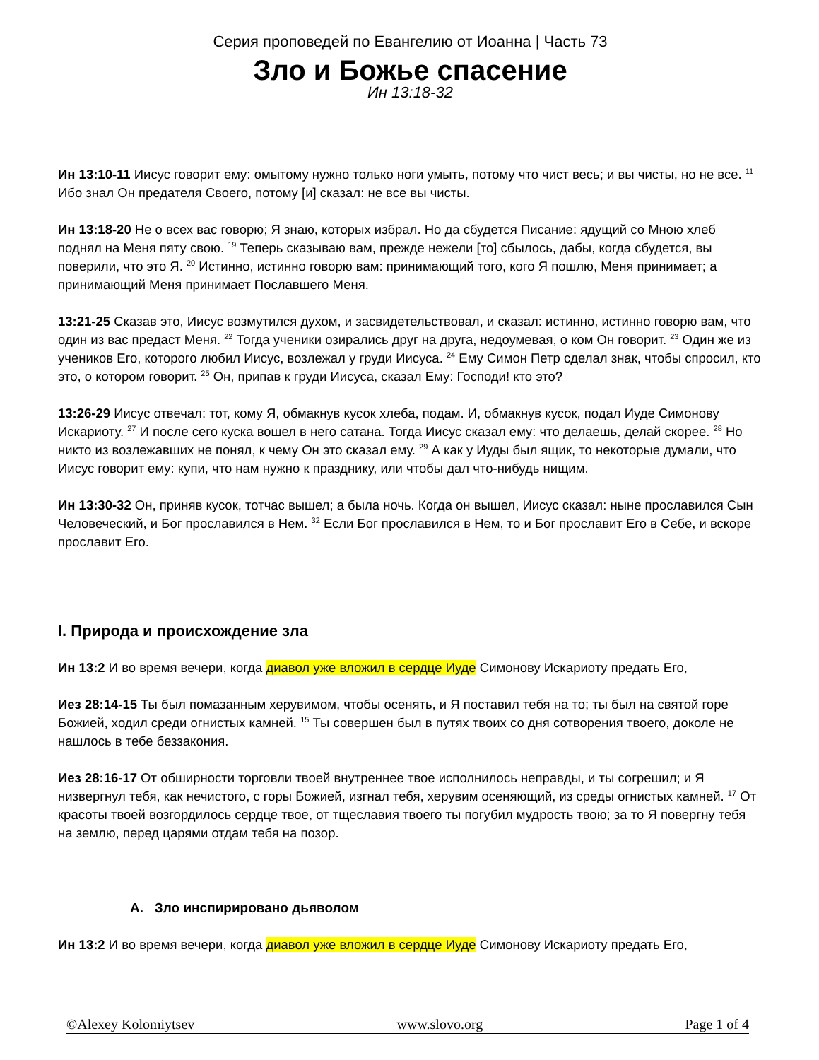Серия проповедей по Евангелию от Иоанна | Часть 73
Зло и Божье спасение
Ин 13:18-32
Ин 13:10-11 Иисус говорит ему: омытому нужно только ноги умыть, потому что чист весь; и вы чисты, но не все. <sup>11</sup> Ибо знал Он предателя Своего, потому [и] сказал: не все вы чисты.
Ин 13:18-20 Не о всех вас говорю; Я знаю, которых избрал. Но да сбудется Писание: ядущий со Мною хлеб поднял на Меня пяту свою. <sup>19</sup> Теперь сказываю вам, прежде нежели [то] сбылось, дабы, когда сбудется, вы поверили, что это Я. <sup>20</sup> Истинно, истинно говорю вам: принимающий того, кого Я пошлю, Меня принимает; а принимающий Меня принимает Пославшего Меня.
13:21-25 Сказав это, Иисус возмутился духом, и засвидетельствовал, и сказал: истинно, истинно говорю вам, что один из вас предаст Меня. <sup>22</sup> Тогда ученики озирались друг на друга, недоумевая, о ком Он говорит. <sup>23</sup> Один же из учеников Его, которого любил Иисус, возлежал у груди Иисуса. <sup>24</sup> Ему Симон Петр сделал знак, чтобы спросил, кто это, о котором говорит. <sup>25</sup> Он, припав к груди Иисуса, сказал Ему: Господи! кто это?
13:26-29 Иисус отвечал: тот, кому Я, обмакнув кусок хлеба, подам. И, обмакнув кусок, подал Иуде Симонову Искариоту. <sup>27</sup> И после сего куска вошел в него сатана. Тогда Иисус сказал ему: что делаешь, делай скорее. <sup>28</sup> Но никто из возлежавших не понял, к чему Он это сказал ему. <sup>29</sup> А как у Иуды был ящик, то некоторые думали, что Иисус говорит ему: купи, что нам нужно к празднику, или чтобы дал что-нибудь нищим.
Ин 13:30-32 Он, приняв кусок, тотчас вышел; а была ночь. Когда он вышел, Иисус сказал: ныне прославился Сын Человеческий, и Бог прославился в Нем. <sup>32</sup> Если Бог прославился в Нем, то и Бог прославит Его в Себе, и вскоре прославит Его.
I. Природа и происхождение зла
Ин 13:2 И во время вечери, когда диавол уже вложил в сердце Иуде Симонову Искариоту предать Его,
Иез 28:14-15 Ты был помазанным херувимом, чтобы осенять, и Я поставил тебя на то; ты был на святой горе Божией, ходил среди огнистых камней. <sup>15</sup> Ты совершен был в путях твоих со дня сотворения твоего, доколе не нашлось в тебе беззакония.
Иез 28:16-17 От обширности торговли твоей внутреннее твое исполнилось неправды, и ты согрешил; и Я низвергнул тебя, как нечистого, с горы Божией, изгнал тебя, херувим осеняющий, из среды огнистых камней. <sup>17</sup> От красоты твоей возгордилось сердце твое, от тщеславия твоего ты погубил мудрость твою; за то Я повергну тебя на землю, перед царями отдам тебя на позор.
A. Зло инспирировано дьяволом
Ин 13:2 И во время вечери, когда диавол уже вложил в сердце Иуде Симонову Искариоту предать Его,
©Alexey Kolomiytsev www.slovo.org Page 1 of 4